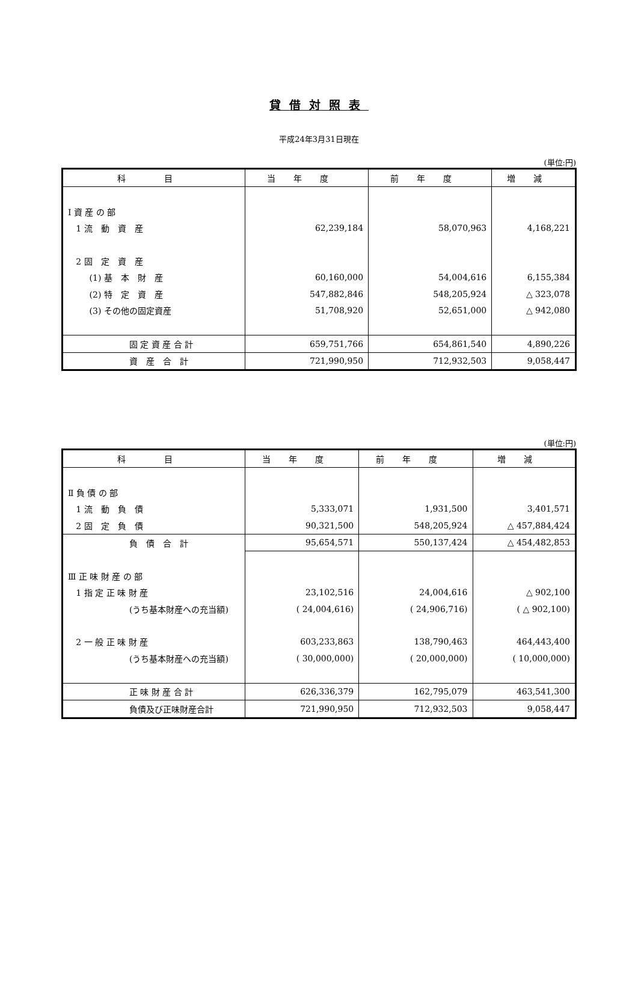貸借対照表
平成24年3月31日現在
(単位:円)
| 科 目 | 当年度 | 前年度 | 増減 |
| --- | --- | --- | --- |
| Ⅰ 資 産 の 部 | | | |
| 1 流 動 資 産 | 62,239,184 | 58,070,963 | 4,168,221 |
| 2 固 定 資 産 | | | |
| (1) 基 本 財 産 | 60,160,000 | 54,004,616 | 6,155,384 |
| (2) 特 定 資 産 | 547,882,846 | 548,205,924 | △ 323,078 |
| (3) その他の固定資産 | 51,708,920 | 52,651,000 | △ 942,080 |
| 固 定 資 産 合 計 | 659,751,766 | 654,861,540 | 4,890,226 |
| 資 産 合 計 | 721,990,950 | 712,932,503 | 9,058,447 |
(単位:円)
| 科 目 | 当年度 | 前年度 | 増減 |
| --- | --- | --- | --- |
| Ⅱ 負 債 の 部 | | | |
| 1 流 動 負 債 | 5,333,071 | 1,931,500 | 3,401,571 |
| 2 固 定 負 債 | 90,321,500 | 548,205,924 | △ 457,884,424 |
| 負 債 合 計 | 95,654,571 | 550,137,424 | △ 454,482,853 |
| Ⅲ 正 味 財 産 の 部 | | | |
| 1 指 定 正 味 財 産 | 23,102,516 | 24,004,616 | △ 902,100 |
| (うち基本財産への充当額) | ( 24,004,616) | ( 24,906,716) | ( △ 902,100) |
| 2 一 般 正 味 財 産 | 603,233,863 | 138,790,463 | 464,443,400 |
| (うち基本財産への充当額) | ( 30,000,000) | ( 20,000,000) | ( 10,000,000) |
| 正 味 財 産 合 計 | 626,336,379 | 162,795,079 | 463,541,300 |
| 負債及び正味財産合計 | 721,990,950 | 712,932,503 | 9,058,447 |